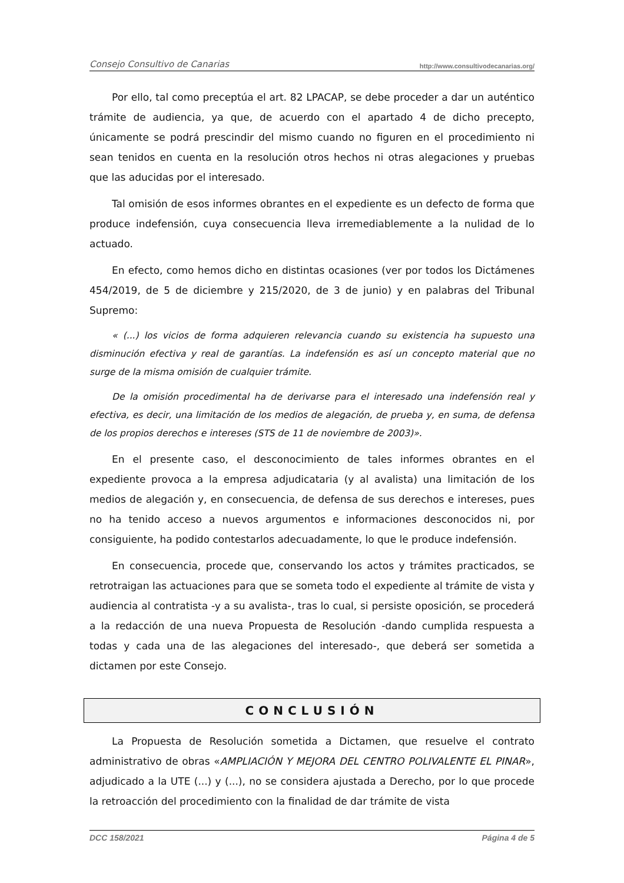Consejo Consultivo de Canarias http://www.consultivodecanarias.org/
Por ello, tal como preceptúa el art. 82 LPACAP, se debe proceder a dar un auténtico trámite de audiencia, ya que, de acuerdo con el apartado 4 de dicho precepto, únicamente se podrá prescindir del mismo cuando no figuren en el procedimiento ni sean tenidos en cuenta en la resolución otros hechos ni otras alegaciones y pruebas que las aducidas por el interesado.
Tal omisión de esos informes obrantes en el expediente es un defecto de forma que produce indefensión, cuya consecuencia lleva irremediablemente a la nulidad de lo actuado.
En efecto, como hemos dicho en distintas ocasiones (ver por todos los Dictámenes 454/2019, de 5 de diciembre y 215/2020, de 3 de junio) y en palabras del Tribunal Supremo:
« (...) los vicios de forma adquieren relevancia cuando su existencia ha supuesto una disminución efectiva y real de garantías. La indefensión es así un concepto material que no surge de la misma omisión de cualquier trámite.
De la omisión procedimental ha de derivarse para el interesado una indefensión real y efectiva, es decir, una limitación de los medios de alegación, de prueba y, en suma, de defensa de los propios derechos e intereses (STS de 11 de noviembre de 2003)».
En el presente caso, el desconocimiento de tales informes obrantes en el expediente provoca a la empresa adjudicataria (y al avalista) una limitación de los medios de alegación y, en consecuencia, de defensa de sus derechos e intereses, pues no ha tenido acceso a nuevos argumentos e informaciones desconocidos ni, por consiguiente, ha podido contestarlos adecuadamente, lo que le produce indefensión.
En consecuencia, procede que, conservando los actos y trámites practicados, se retrotraigan las actuaciones para que se someta todo el expediente al trámite de vista y audiencia al contratista -y a su avalista-, tras lo cual, si persiste oposición, se procederá a la redacción de una nueva Propuesta de Resolución -dando cumplida respuesta a todas y cada una de las alegaciones del interesado-, que deberá ser sometida a dictamen por este Consejo.
CONCLUSIÓN
La Propuesta de Resolución sometida a Dictamen, que resuelve el contrato administrativo de obras «AMPLIACIÓN Y MEJORA DEL CENTRO POLIVALENTE EL PINAR», adjudicado a la UTE (...) y (...), no se considera ajustada a Derecho, por lo que procede la retroacción del procedimiento con la finalidad de dar trámite de vista
DCC 158/2021 Página 4 de 5